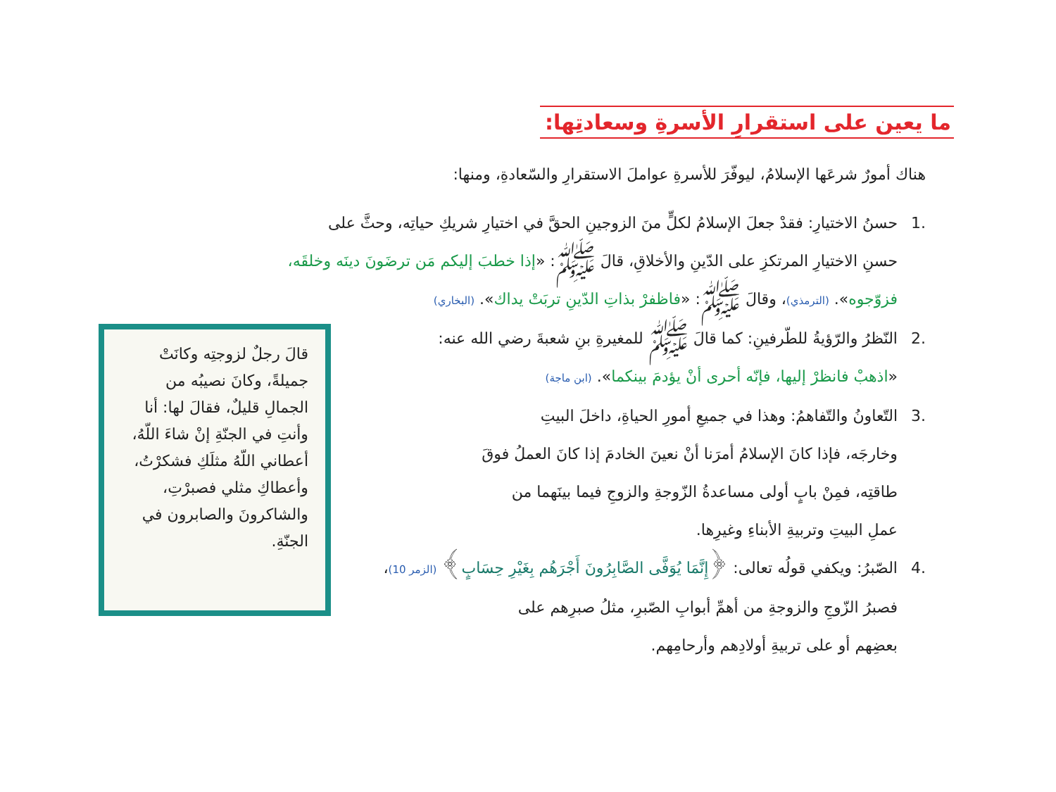ما يعين على استقرارِ الأسرةِ وسعادتِها:
هناك أمورٌ شرعَها الإسلامُ، ليوفّرَ للأسرةِ عواملَ الاستقرارِ والسّعادةِ، ومنها:
.1 حسنُ الاختيارِ: فقدْ جعلَ الإسلامُ لكلٍّ منَ الزوجينِ الحقَّ في اختيارِ شريكِ حياتِه، وحثَّ على
حسنِ الاختيارِ المرتكزِ على الدّينِ والأخلاقِ، قالَ ﷺ: «إذا خطبَ إليكم مَن ترضَونَ دينَه وخلقَه،
فزوّجوه». (الترمذي)، وقالَ ﷺ: «فاظفرْ بذاتِ الدّينِ تربَتْ يداك». (البخاري)
.2 النّظرُ والرّؤيةُ للطّرفينِ: كما قالَ ﷺ للمغيرةِ بنِ شعبةَ رضي الله عنه:
«اذهبْ فانظرْ إليها، فإنّه أحرى أنْ يؤدمَ بينكما». (ابن ماجة)
.3 التّعاونُ والتّفاهمُ: وهذا في جميعِ أمورِ الحياةِ، داخلَ البيتِ
وخارجَه، فإذا كانَ الإسلامُ أمرَنا أنْ نعينَ الخادمَ إذا كانَ العملُ فوقَ
طاقتِه، فمِنْ بابٍ أولى مساعدةُ الزّوجةِ والزوجِ فيما بينَهما من
عملِ البيتِ وتربيةِ الأبناءِ وغيرِها.
.4 الصّبرُ: ويكفي قولُه تعالى: ﴿إِنَّمَا يُوَفَّى الصَّابِرُونَ أَجْرَهُم بِغَيْرِ حِسَابٍ﴾ (الزمر 10)،
فصبرُ الزّوجِ والزوجةِ من أهمِّ أبوابِ الصّبرِ، مثلُ صبرِهم على
بعضِهم أو على تربيةِ أولادِهم وأرحامِهم.
قالَ رجلٌ لزوجتِه وكانَتْ جميلةً، وكانَ نصيبُه من الجمالِ قليلٌ، فقالَ لها: أنا وأنتِ في الجنّةِ إنْ شاءَ اللّهُ، أعطاني اللّهُ مثلَكِ فشكرْتُ، وأعطاكِ مثلي فصبرْتِ، والشاكرونَ والصابرون في الجنّةِ.